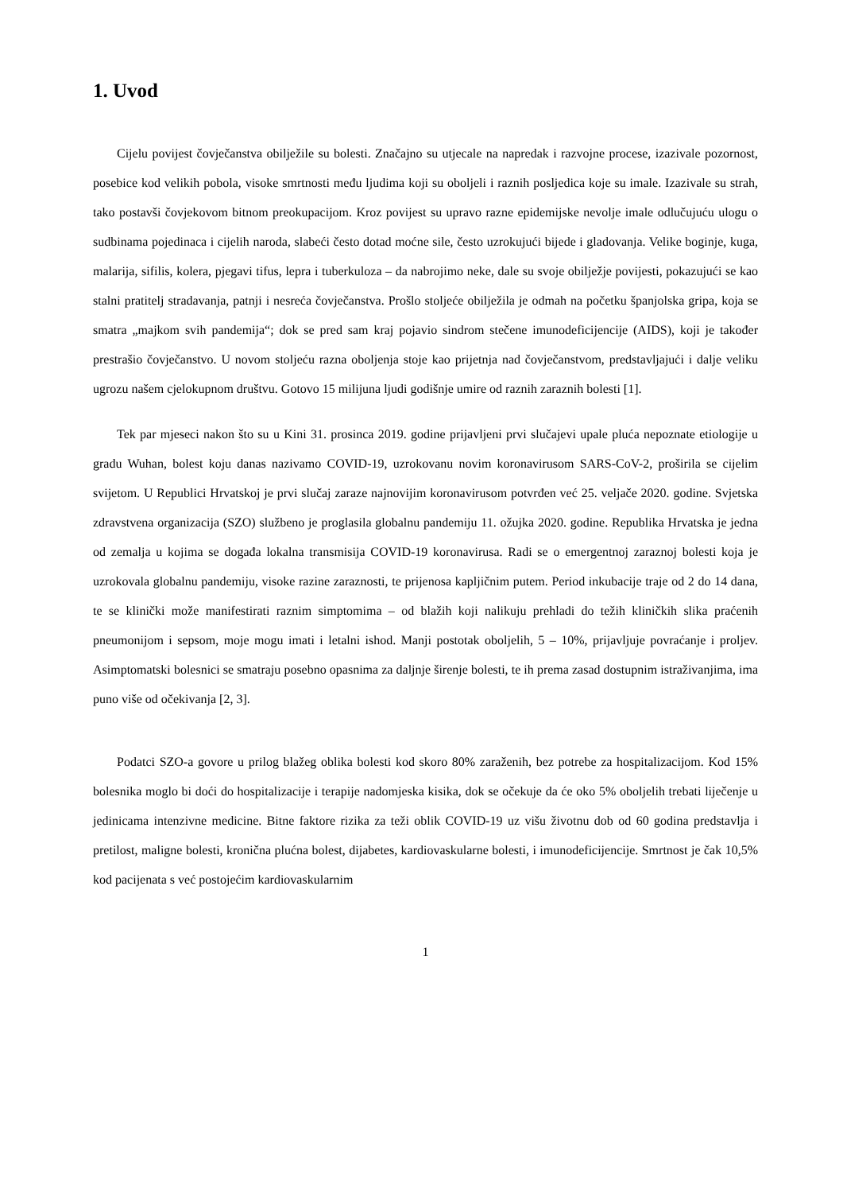1. Uvod
Cijelu povijest čovječanstva obilježile su bolesti. Značajno su utjecale na napredak i razvojne procese, izazivale pozornost, posebice kod velikih pobola, visoke smrtnosti među ljudima koji su oboljeli i raznih posljedica koje su imale. Izazivale su strah, tako postavši čovjekovom bitnom preokupacijom. Kroz povijest su upravo razne epidemijske nevolje imale odlučujuću ulogu o sudbinama pojedinaca i cijelih naroda, slabeći često dotad moćne sile, često uzrokujući bijede i gladovanja. Velike boginje, kuga, malarija, sifilis, kolera, pjegavi tifus, lepra i tuberkuloza – da nabrojimo neke, dale su svoje obilježje povijesti, pokazujući se kao stalni pratitelj stradavanja, patnji i nesreća čovječanstva. Prošlo stoljeće obilježila je odmah na početku španjolska gripa, koja se smatra „majkom svih pandemija“; dok se pred sam kraj pojavio sindrom stečene imunodeficijencije (AIDS), koji je također prestrašio čovječanstvo. U novom stoljeću razna oboljenja stoje kao prijetnja nad čovječanstvom, predstavljajući i dalje veliku ugrozu našem cjelokupnom društvu. Gotovo 15 milijuna ljudi godišnje umire od raznih zaraznih bolesti [1].
Tek par mjeseci nakon što su u Kini 31. prosinca 2019. godine prijavljeni prvi slučajevi upale pluća nepoznate etiologije u gradu Wuhan, bolest koju danas nazivamo COVID-19, uzrokovanu novim koronavirusom SARS-CoV-2, proširila se cijelim svijetom. U Republici Hrvatskoj je prvi slučaj zaraze najnovijim koronavirusom potvrđen već 25. veljače 2020. godine. Svjetska zdravstvena organizacija (SZO) službeno je proglasila globalnu pandemiju 11. ožujka 2020. godine. Republika Hrvatska je jedna od zemalja u kojima se događa lokalna transmisija COVID-19 koronavirusa. Radi se o emergentnoj zaraznoj bolesti koja je uzrokovala globalnu pandemiju, visoke razine zaraznosti, te prijenosa kapljičnim putem. Period inkubacije traje od 2 do 14 dana, te se klinički može manifestirati raznim simptomima – od blažih koji nalikuju prehladi do težih kliničkih slika praćenih pneumonijom i sepsom, moje mogu imati i letalni ishod. Manji postotak oboljelih, 5 – 10%, prijavljuje povraćanje i proljev. Asimptomatski bolesnici se smatraju posebno opasnima za daljnje širenje bolesti, te ih prema zasad dostupnim istraživanjima, ima puno više od očekivanja [2, 3].
Podatci SZO-a govore u prilog blažeg oblika bolesti kod skoro 80% zaraženih, bez potrebe za hospitalizacijom. Kod 15% bolesnika moglo bi doći do hospitalizacije i terapije nadomjeska kisika, dok se očekuje da će oko 5% oboljelih trebati liječenje u jedinicama intenzivne medicine. Bitne faktore rizika za teži oblik COVID-19 uz višu životnu dob od 60 godina predstavlja i pretilost, maligne bolesti, kronična plućna bolest, dijabetes, kardiovaskularne bolesti, i imunodeficijencije. Smrtnost je čak 10,5% kod pacijenata s već postojećim kardiovaskularnim
1